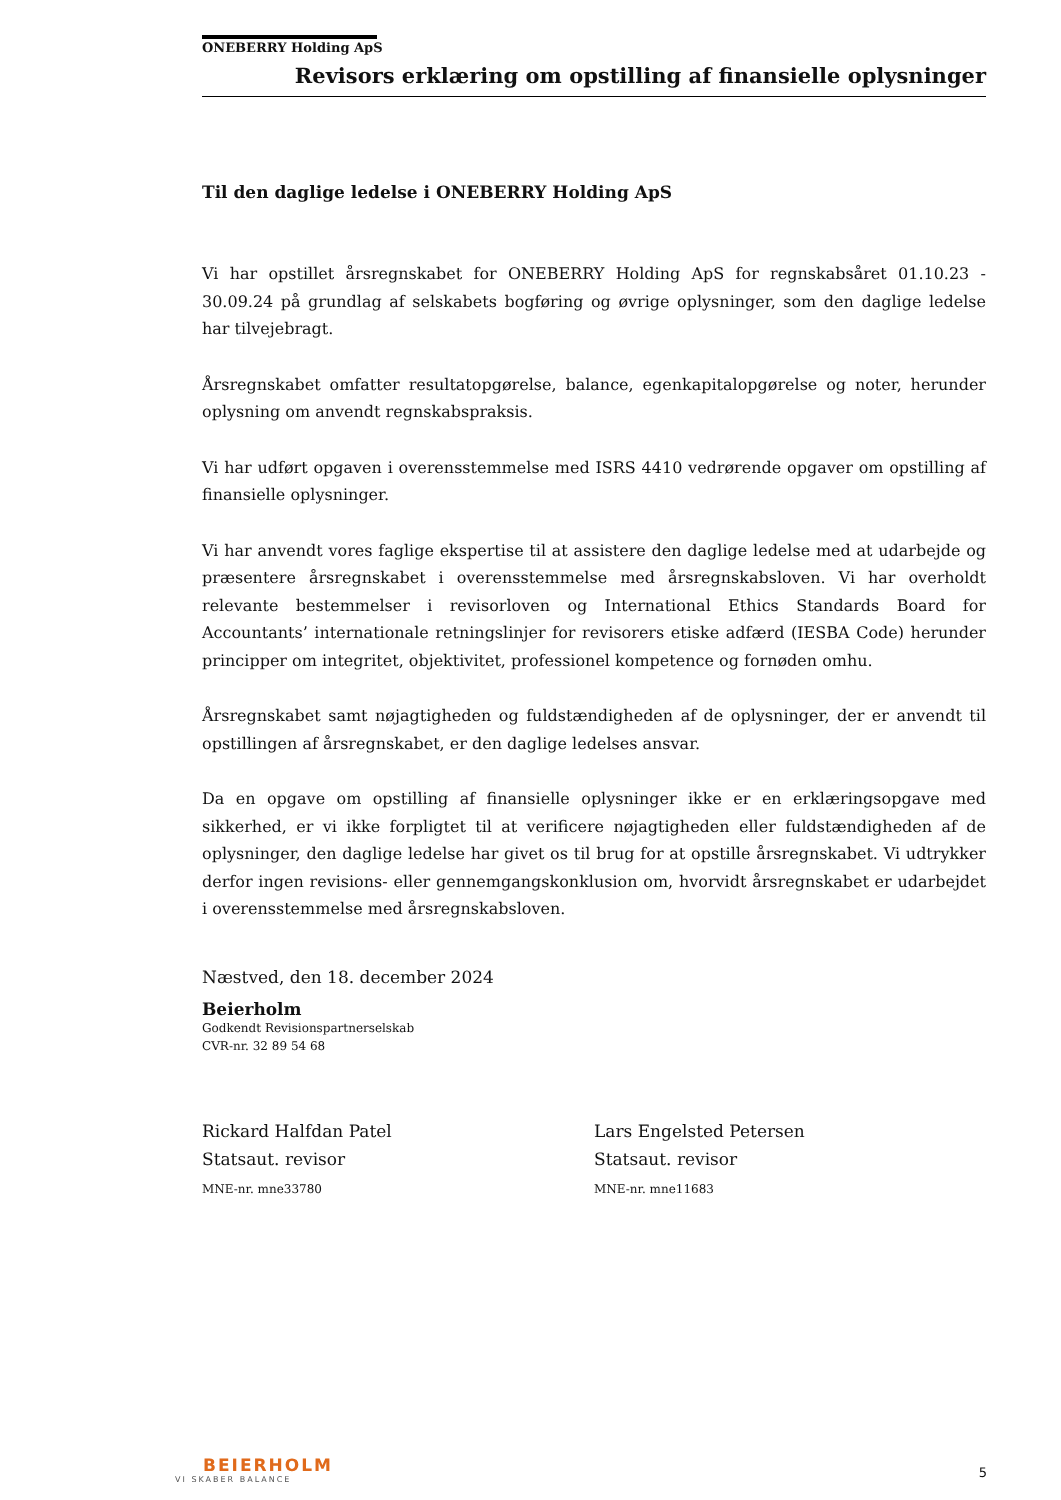ONEBERRY Holding ApS
Revisors erklæring om opstilling af finansielle oplysninger
Til den daglige ledelse i ONEBERRY Holding ApS
Vi har opstillet årsregnskabet for ONEBERRY Holding ApS for regnskabsåret 01.10.23 - 30.09.24 på grundlag af selskabets bogføring og øvrige oplysninger, som den daglige ledelse har tilvejebragt.
Årsregnskabet omfatter resultatopgørelse, balance, egenkapitalopgørelse og noter, herunder oplysning om anvendt regnskabspraksis.
Vi har udført opgaven i overensstemmelse med ISRS 4410 vedrørende opgaver om opstilling af finansielle oplysninger.
Vi har anvendt vores faglige ekspertise til at assistere den daglige ledelse med at udarbejde og præsentere årsregnskabet i overensstemmelse med årsregnskabsloven. Vi har overholdt relevante bestemmelser i revisorloven og International Ethics Standards Board for Accountants’ internationale retningslinjer for revisorers etiske adfærd (IESBA Code) herunder principper om integritet, objektivitet, professionel kompetence og fornøden omhu.
Årsregnskabet samt nøjagtigheden og fuldstændigheden af de oplysninger, der er anvendt til opstillingen af årsregnskabet, er den daglige ledelses ansvar.
Da en opgave om opstilling af finansielle oplysninger ikke er en erklæringsopgave med sikkerhed, er vi ikke forpligtet til at verificere nøjagtigheden eller fuldstændigheden af de oplysninger, den daglige ledelse har givet os til brug for at opstille årsregnskabet. Vi udtrykker derfor ingen revisions- eller gennemgangskonklusion om, hvorvidt årsregnskabet er udarbejdet i overensstemmelse med årsregnskabsloven.
Næstved, den 18. december 2024
Beierholm
Godkendt Revisionspartnerselskab
CVR-nr. 32 89 54 68
Rickard Halfdan Patel
Statsaut. revisor
MNE-nr. mne33780
Lars Engelsted Petersen
Statsaut. revisor
MNE-nr. mne11683
BEIERHOLM
VI SKABER BALANCE
5